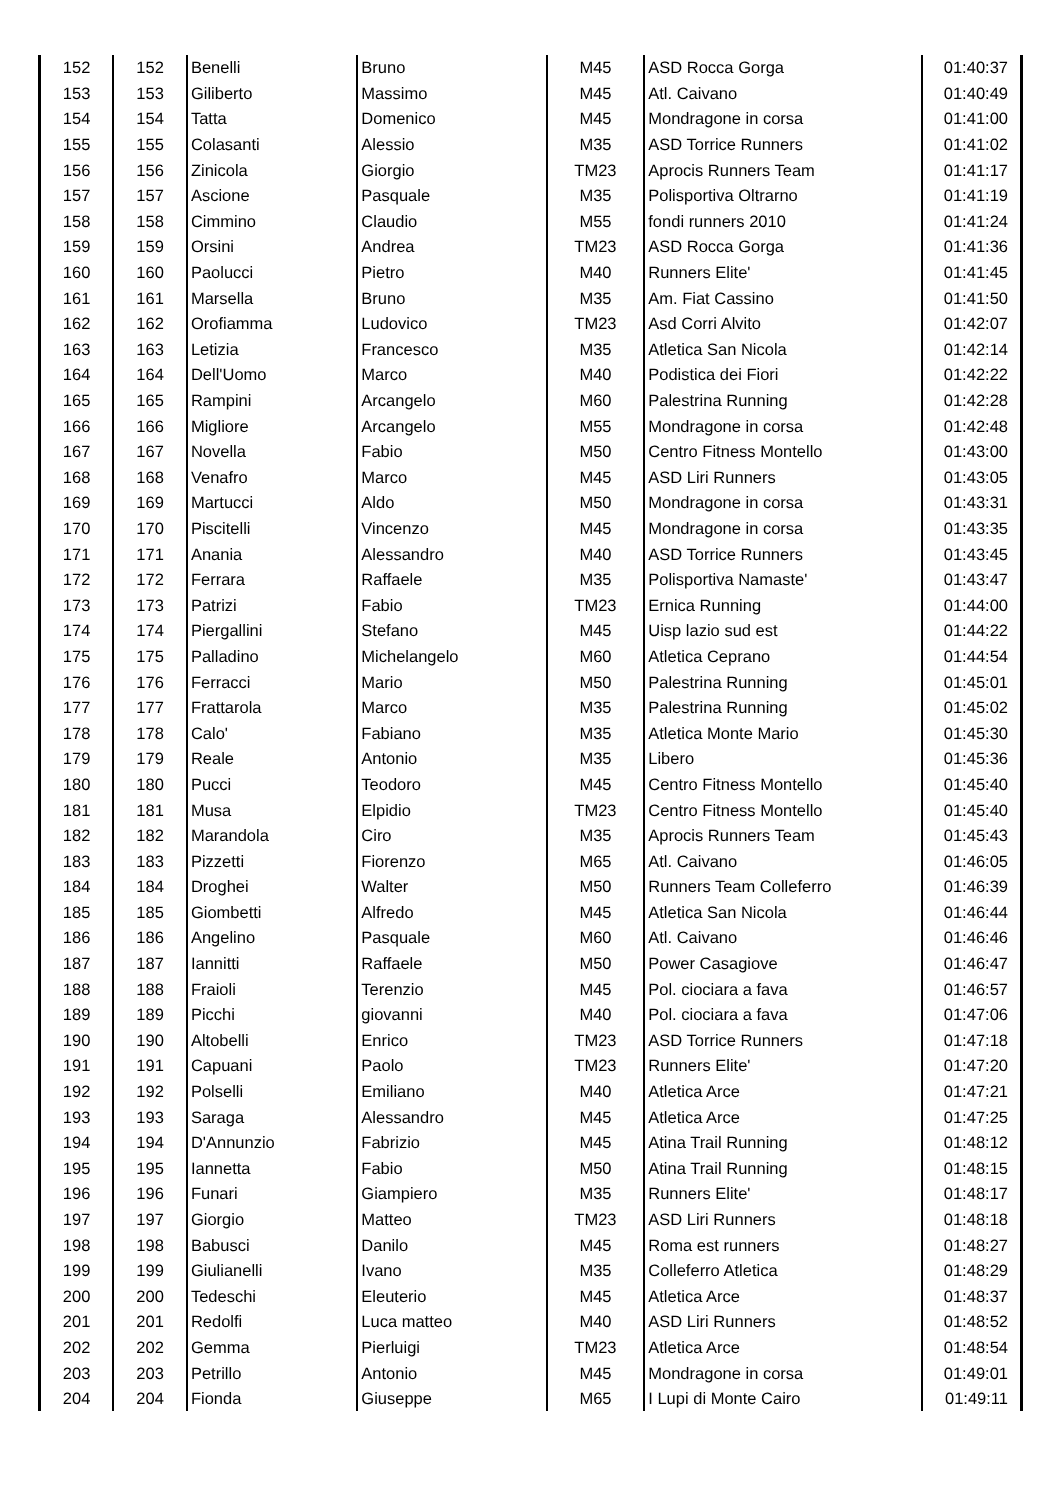| 152 | 152 | Benelli | Bruno | M45 | ASD Rocca Gorga | 01:40:37 |
| 153 | 153 | Giliberto | Massimo | M45 | Atl. Caivano | 01:40:49 |
| 154 | 154 | Tatta | Domenico | M45 | Mondragone in corsa | 01:41:00 |
| 155 | 155 | Colasanti | Alessio | M35 | ASD Torrice Runners | 01:41:02 |
| 156 | 156 | Zinicola | Giorgio | TM23 | Aprocis Runners Team | 01:41:17 |
| 157 | 157 | Ascione | Pasquale | M35 | Polisportiva Oltrarno | 01:41:19 |
| 158 | 158 | Cimmino | Claudio | M55 | fondi runners 2010 | 01:41:24 |
| 159 | 159 | Orsini | Andrea | TM23 | ASD Rocca Gorga | 01:41:36 |
| 160 | 160 | Paolucci | Pietro | M40 | Runners Elite' | 01:41:45 |
| 161 | 161 | Marsella | Bruno | M35 | Am. Fiat Cassino | 01:41:50 |
| 162 | 162 | Orofiamma | Ludovico | TM23 | Asd Corri Alvito | 01:42:07 |
| 163 | 163 | Letizia | Francesco | M35 | Atletica San Nicola | 01:42:14 |
| 164 | 164 | Dell'Uomo | Marco | M40 | Podistica dei Fiori | 01:42:22 |
| 165 | 165 | Rampini | Arcangelo | M60 | Palestrina Running | 01:42:28 |
| 166 | 166 | Migliore | Arcangelo | M55 | Mondragone in corsa | 01:42:48 |
| 167 | 167 | Novella | Fabio | M50 | Centro Fitness Montello | 01:43:00 |
| 168 | 168 | Venafro | Marco | M45 | ASD Liri Runners | 01:43:05 |
| 169 | 169 | Martucci | Aldo | M50 | Mondragone in corsa | 01:43:31 |
| 170 | 170 | Piscitelli | Vincenzo | M45 | Mondragone in corsa | 01:43:35 |
| 171 | 171 | Anania | Alessandro | M40 | ASD Torrice Runners | 01:43:45 |
| 172 | 172 | Ferrara | Raffaele | M35 | Polisportiva Namaste' | 01:43:47 |
| 173 | 173 | Patrizi | Fabio | TM23 | Ernica Running | 01:44:00 |
| 174 | 174 | Piergallini | Stefano | M45 | Uisp lazio sud est | 01:44:22 |
| 175 | 175 | Palladino | Michelangelo | M60 | Atletica Ceprano | 01:44:54 |
| 176 | 176 | Ferracci | Mario | M50 | Palestrina Running | 01:45:01 |
| 177 | 177 | Frattarola | Marco | M35 | Palestrina Running | 01:45:02 |
| 178 | 178 | Calo' | Fabiano | M35 | Atletica Monte Mario | 01:45:30 |
| 179 | 179 | Reale | Antonio | M35 | Libero | 01:45:36 |
| 180 | 180 | Pucci | Teodoro | M45 | Centro Fitness Montello | 01:45:40 |
| 181 | 181 | Musa | Elpidio | TM23 | Centro Fitness Montello | 01:45:40 |
| 182 | 182 | Marandola | Ciro | M35 | Aprocis Runners Team | 01:45:43 |
| 183 | 183 | Pizzetti | Fiorenzo | M65 | Atl. Caivano | 01:46:05 |
| 184 | 184 | Droghei | Walter | M50 | Runners Team Colleferro | 01:46:39 |
| 185 | 185 | Giombetti | Alfredo | M45 | Atletica San Nicola | 01:46:44 |
| 186 | 186 | Angelino | Pasquale | M60 | Atl. Caivano | 01:46:46 |
| 187 | 187 | Iannitti | Raffaele | M50 | Power Casagiove | 01:46:47 |
| 188 | 188 | Fraioli | Terenzio | M45 | Pol. ciociara a fava | 01:46:57 |
| 189 | 189 | Picchi | giovanni | M40 | Pol. ciociara a fava | 01:47:06 |
| 190 | 190 | Altobelli | Enrico | TM23 | ASD Torrice Runners | 01:47:18 |
| 191 | 191 | Capuani | Paolo | TM23 | Runners Elite' | 01:47:20 |
| 192 | 192 | Polselli | Emiliano | M40 | Atletica Arce | 01:47:21 |
| 193 | 193 | Saraga | Alessandro | M45 | Atletica Arce | 01:47:25 |
| 194 | 194 | D'Annunzio | Fabrizio | M45 | Atina Trail Running | 01:48:12 |
| 195 | 195 | Iannetta | Fabio | M50 | Atina Trail Running | 01:48:15 |
| 196 | 196 | Funari | Giampiero | M35 | Runners Elite' | 01:48:17 |
| 197 | 197 | Giorgio | Matteo | TM23 | ASD Liri Runners | 01:48:18 |
| 198 | 198 | Babusci | Danilo | M45 | Roma est runners | 01:48:27 |
| 199 | 199 | Giulianelli | Ivano | M35 | Colleferro Atletica | 01:48:29 |
| 200 | 200 | Tedeschi | Eleuterio | M45 | Atletica Arce | 01:48:37 |
| 201 | 201 | Redolfi | Luca matteo | M40 | ASD Liri Runners | 01:48:52 |
| 202 | 202 | Gemma | Pierluigi | TM23 | Atletica Arce | 01:48:54 |
| 203 | 203 | Petrillo | Antonio | M45 | Mondragone in corsa | 01:49:01 |
| 204 | 204 | Fionda | Giuseppe | M65 | I Lupi di Monte Cairo | 01:49:11 |